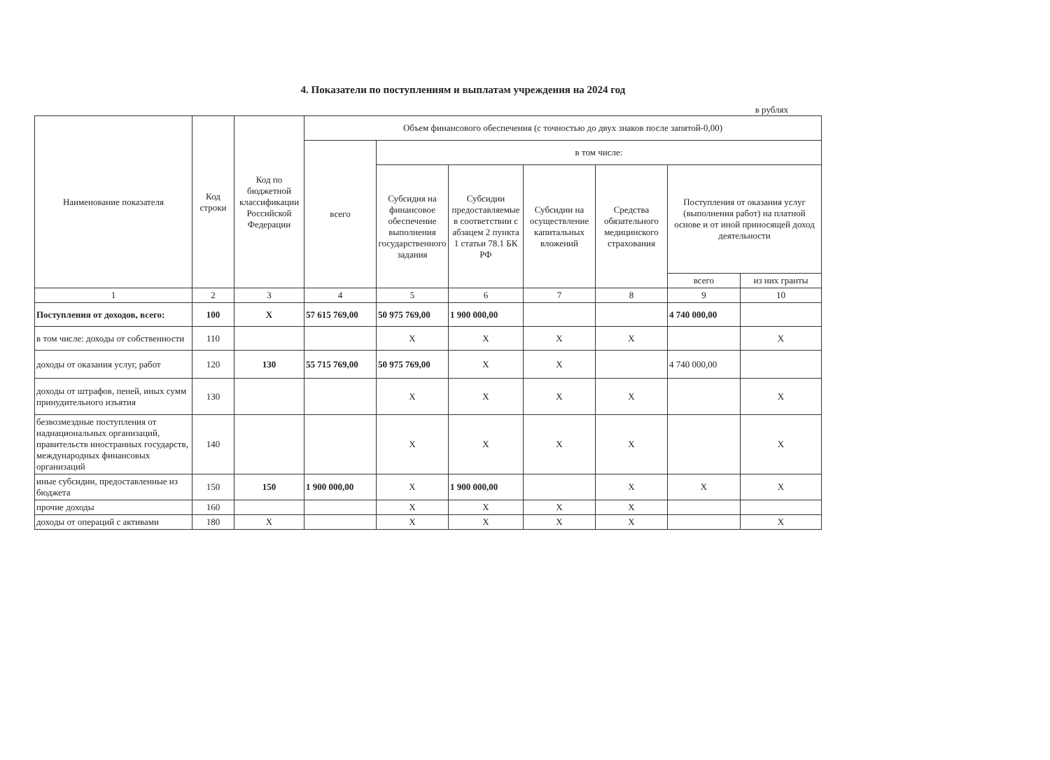4. Показатели по поступлениям и выплатам учреждения на 2024 год
в рублях
| Наименование показателя | Код строки | Код по бюджетной классификации Российской Федерации | Объем финансового обеспечения (с точностью до двух знаков после запятой-0,00) | | | | | | |
| --- | --- | --- | --- | --- | --- | --- | --- | --- | --- |
| | | | всего | в том числе: | | | | | |
| | | | | Субсидия на финансовое обеспечение выполнения государственного задания | Субсидии предоставляемые в соответствии с абзацем 2 пункта 1 статьи 78.1 БК РФ | Субсидии на осуществление капитальных вложений | Средства обязательного медицинского страхования | Поступления от оказания услуг (выполнения работ) на платной основе и от иной приносящей доход деятельности | |
| | | | | | | | | всего | из них гранты |
| 1 | 2 | 3 | 4 | 5 | 6 | 7 | 8 | 9 | 10 |
| Поступления от доходов, всего: | 100 | X | 57 615 769,00 | 50 975 769,00 | 1 900 000,00 | | | 4 740 000,00 | |
| в том числе: доходы от собственности | 110 | | | X | X | X | X | | X |
| доходы от оказания услуг, работ | 120 | 130 | 55 715 769,00 | 50 975 769,00 | X | X | | 4 740 000,00 | |
| доходы от штрафов, пеней, иных сумм принудительного изъятия | 130 | | | X | X | X | X | | X |
| безвозмездные поступления от наднациональных организаций, правительств иностранных государств, международных финансовых организаций | 140 | | | X | X | X | X | | X |
| иные субсидии, предоставленные из бюджета | 150 | 150 | 1 900 000,00 | X | 1 900 000,00 | | X | X | X |
| прочие доходы | 160 | | | X | X | X | X | | |
| доходы от операций с активами | 180 | X | | X | X | X | X | | X |